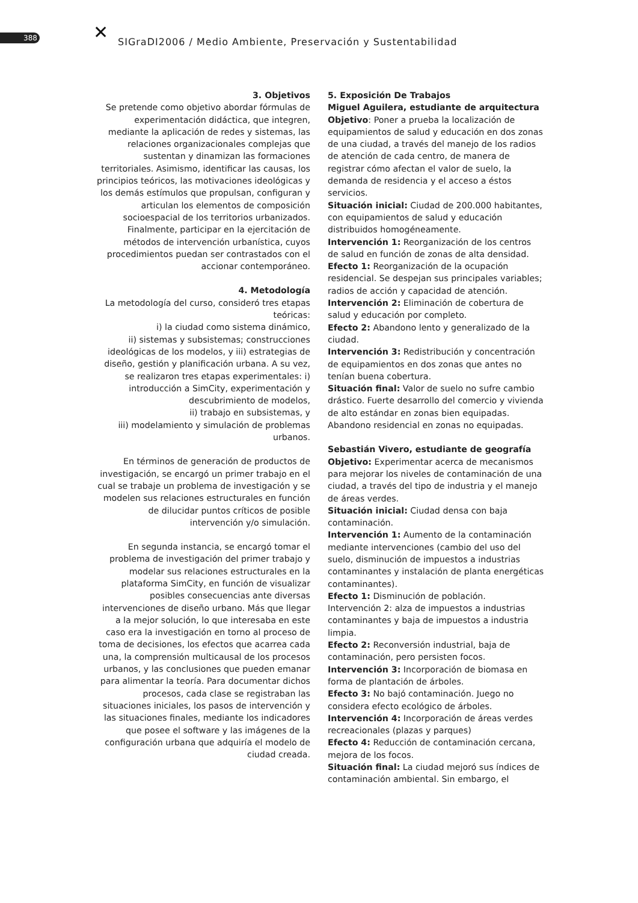388 ✕
SIGraDI2006 / Medio Ambiente, Preservación y Sustentabilidad
3. Objetivos
Se pretende como objetivo abordar fórmulas de experimentación didáctica, que integren, mediante la aplicación de redes y sistemas, las relaciones organizacionales complejas que sustentan y dinamizan las formaciones territoriales. Asimismo, identificar las causas, los principios teóricos, las motivaciones ideológicas y los demás estímulos que propulsan, configuran y articulan los elementos de composición socioespacial de los territorios urbanizados. Finalmente, participar en la ejercitación de métodos de intervención urbanística, cuyos procedimientos puedan ser contrastados con el accionar contemporáneo.
4. Metodología
La metodología del curso, consideró tres etapas teóricas:
i) la ciudad como sistema dinámico,
ii) sistemas y subsistemas; construcciones ideológicas de los modelos, y iii) estrategias de diseño, gestión y planificación urbana. A su vez, se realizaron tres etapas experimentales: i) introducción a SimCity, experimentación y descubrimiento de modelos,
ii) trabajo en subsistemas, y
iii) modelamiento y simulación de problemas urbanos.
En términos de generación de productos de investigación, se encargó un primer trabajo en el cual se trabaje un problema de investigación y se modelen sus relaciones estructurales en función de dilucidar puntos críticos de posible intervención y/o simulación.
En segunda instancia, se encargó tomar el problema de investigación del primer trabajo y modelar sus relaciones estructurales en la plataforma SimCity, en función de visualizar posibles consecuencias ante diversas intervenciones de diseño urbano. Más que llegar a la mejor solución, lo que interesaba en este caso era la investigación en torno al proceso de toma de decisiones, los efectos que acarrea cada una, la comprensión multicausal de los procesos urbanos, y las conclusiones que pueden emanar para alimentar la teoría. Para documentar dichos procesos, cada clase se registraban las situaciones iniciales, los pasos de intervención y las situaciones finales, mediante los indicadores que posee el software y las imágenes de la configuración urbana que adquiría el modelo de ciudad creada.
5. Exposición De Trabajos
Miguel Aguilera, estudiante de arquitectura
Objetivo: Poner a prueba la localización de equipamientos de salud y educación en dos zonas de una ciudad, a través del manejo de los radios de atención de cada centro, de manera de registrar cómo afectan el valor de suelo, la demanda de residencia y el acceso a éstos servicios.
Situación inicial: Ciudad de 200.000 habitantes, con equipamientos de salud y educación distribuidos homogéneamente.
Intervención 1: Reorganización de los centros de salud en función de zonas de alta densidad.
Efecto 1: Reorganización de la ocupación residencial. Se despejan sus principales variables; radios de acción y capacidad de atención.
Intervención 2: Eliminación de cobertura de salud y educación por completo.
Efecto 2: Abandono lento y generalizado de la ciudad.
Intervención 3: Redistribución y concentración de equipamientos en dos zonas que antes no tenían buena cobertura.
Situación final: Valor de suelo no sufre cambio drástico. Fuerte desarrollo del comercio y vivienda de alto estándar en zonas bien equipadas. Abandono residencial en zonas no equipadas.
Sebastián Vivero, estudiante de geografía
Objetivo: Experimentar acerca de mecanismos para mejorar los niveles de contaminación de una ciudad, a través del tipo de industria y el manejo de áreas verdes.
Situación inicial: Ciudad densa con baja contaminación.
Intervención 1: Aumento de la contaminación mediante intervenciones (cambio del uso del suelo, disminución de impuestos a industrias contaminantes y instalación de planta energéticas contaminantes).
Efecto 1: Disminución de población.
Intervención 2: alza de impuestos a industrias contaminantes y baja de impuestos a industria limpia.
Efecto 2: Reconversión industrial, baja de contaminación, pero persisten focos.
Intervención 3: Incorporación de biomasa en forma de plantación de árboles.
Efecto 3: No bajó contaminación. Juego no considera efecto ecológico de árboles.
Intervención 4: Incorporación de áreas verdes recreacionales (plazas y parques)
Efecto 4: Reducción de contaminación cercana, mejora de los focos.
Situación final: La ciudad mejoró sus índices de contaminación ambiental. Sin embargo, el